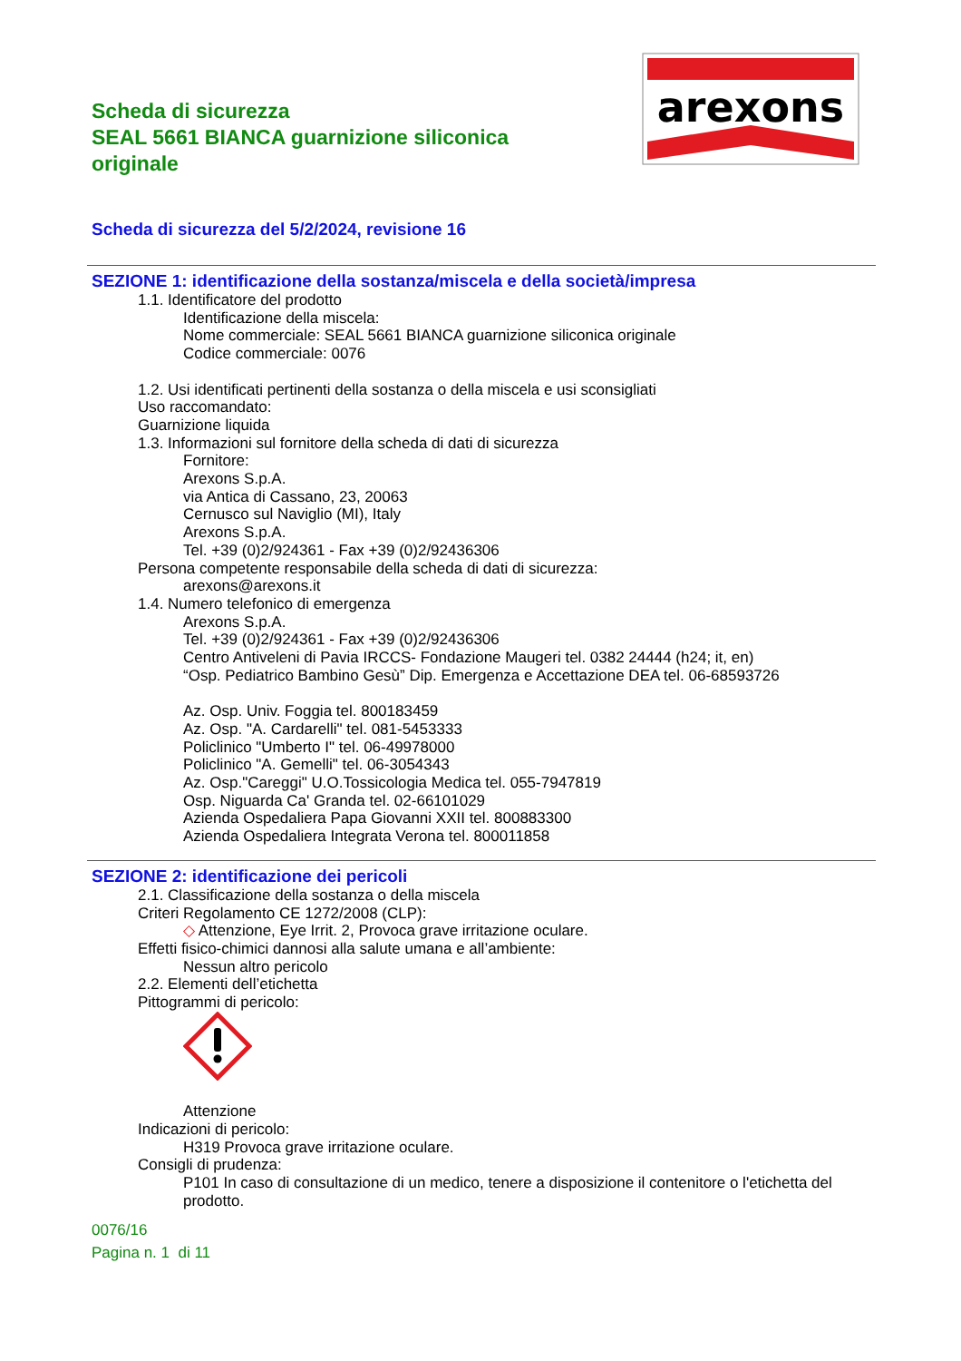Scheda di sicurezza
SEAL 5661 BIANCA guarnizione siliconica originale
arexons
Scheda di sicurezza del 5/2/2024, revisione 16
SEZIONE 1: identificazione della sostanza/miscela e della società/impresa
1.1. Identificatore del prodotto
Identificazione della miscela:
Nome commerciale: SEAL 5661 BIANCA guarnizione siliconica originale
Codice commerciale: 0076
1.2. Usi identificati pertinenti della sostanza o della miscela e usi sconsigliati
Uso raccomandato:
Guarnizione liquida
1.3. Informazioni sul fornitore della scheda di dati di sicurezza
Fornitore:
Arexons S.p.A.
via Antica di Cassano, 23, 20063
Cernusco sul Naviglio (MI), Italy
Arexons S.p.A.
Tel. +39 (0)2/924361 - Fax +39 (0)2/92436306
Persona competente responsabile della scheda di dati di sicurezza:
arexons@arexons.it
1.4. Numero telefonico di emergenza
Arexons S.p.A.
Tel. +39 (0)2/924361 - Fax +39 (0)2/92436306
Centro Antiveleni di Pavia IRCCS- Fondazione Maugeri tel. 0382 24444 (h24; it, en)
“Osp. Pediatrico Bambino Gesù” Dip. Emergenza e Accettazione DEA tel. 06-68593726
Az. Osp. Univ. Foggia tel. 800183459
Az. Osp. "A. Cardarelli" tel. 081-5453333
Policlinico "Umberto I" tel. 06-49978000
Policlinico "A. Gemelli" tel. 06-3054343
Az. Osp."Careggi" U.O.Tossicologia Medica tel. 055-7947819
Osp. Niguarda Ca' Granda tel. 02-66101029
Azienda Ospedaliera Papa Giovanni XXII tel. 800883300
Azienda Ospedaliera Integrata Verona tel. 800011858
SEZIONE 2: identificazione dei pericoli
2.1. Classificazione della sostanza o della miscela
Criteri Regolamento CE 1272/2008 (CLP):
◇ Attenzione, Eye Irrit. 2, Provoca grave irritazione oculare.
Effetti fisico-chimici dannosi alla salute umana e all’ambiente:
Nessun altro pericolo
2.2. Elementi dell’etichetta
Pittogrammi di pericolo:
Attenzione
Indicazioni di pericolo:
H319 Provoca grave irritazione oculare.
Consigli di prudenza:
P101 In caso di consultazione di un medico, tenere a disposizione il contenitore o l'etichetta del prodotto.
0076/16
Pagina n. 1 di 11